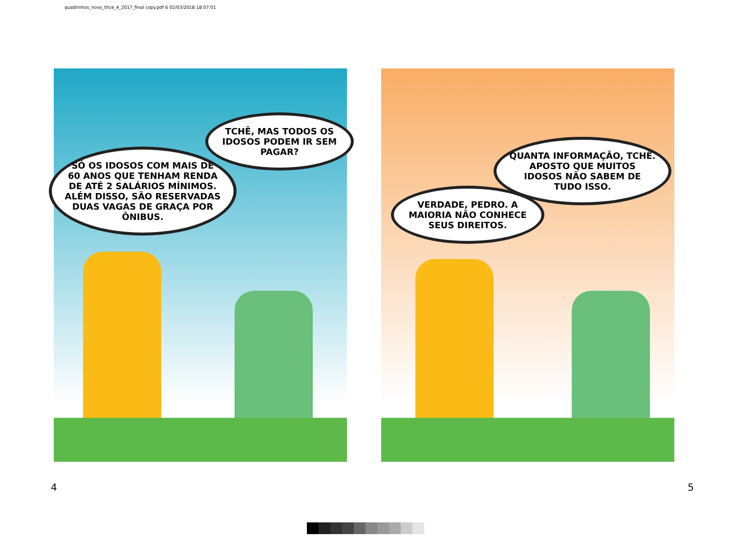quadrinhos_novo_thce_4_2017_final copy.pdf 6 02/03/2018 18:07:01
TCHÊ, MAS TODOS OS IDOSOS PODEM IR SEM PAGAR?
SÓ OS IDOSOS COM MAIS DE 60 ANOS QUE TENHAM RENDA DE ATÉ 2 SALÁRIOS MÍNIMOS. ALÉM DISSO, SÃO RESERVADAS DUAS VAGAS DE GRAÇA POR ÔNIBUS.
QUANTA INFORMAÇÃO, TCHÊ. APOSTO QUE MUITOS IDOSOS NÃO SABEM DE TUDO ISSO.
VERDADE, PEDRO. A MAIORIA NÃO CONHECE SEUS DIREITOS.
4 5